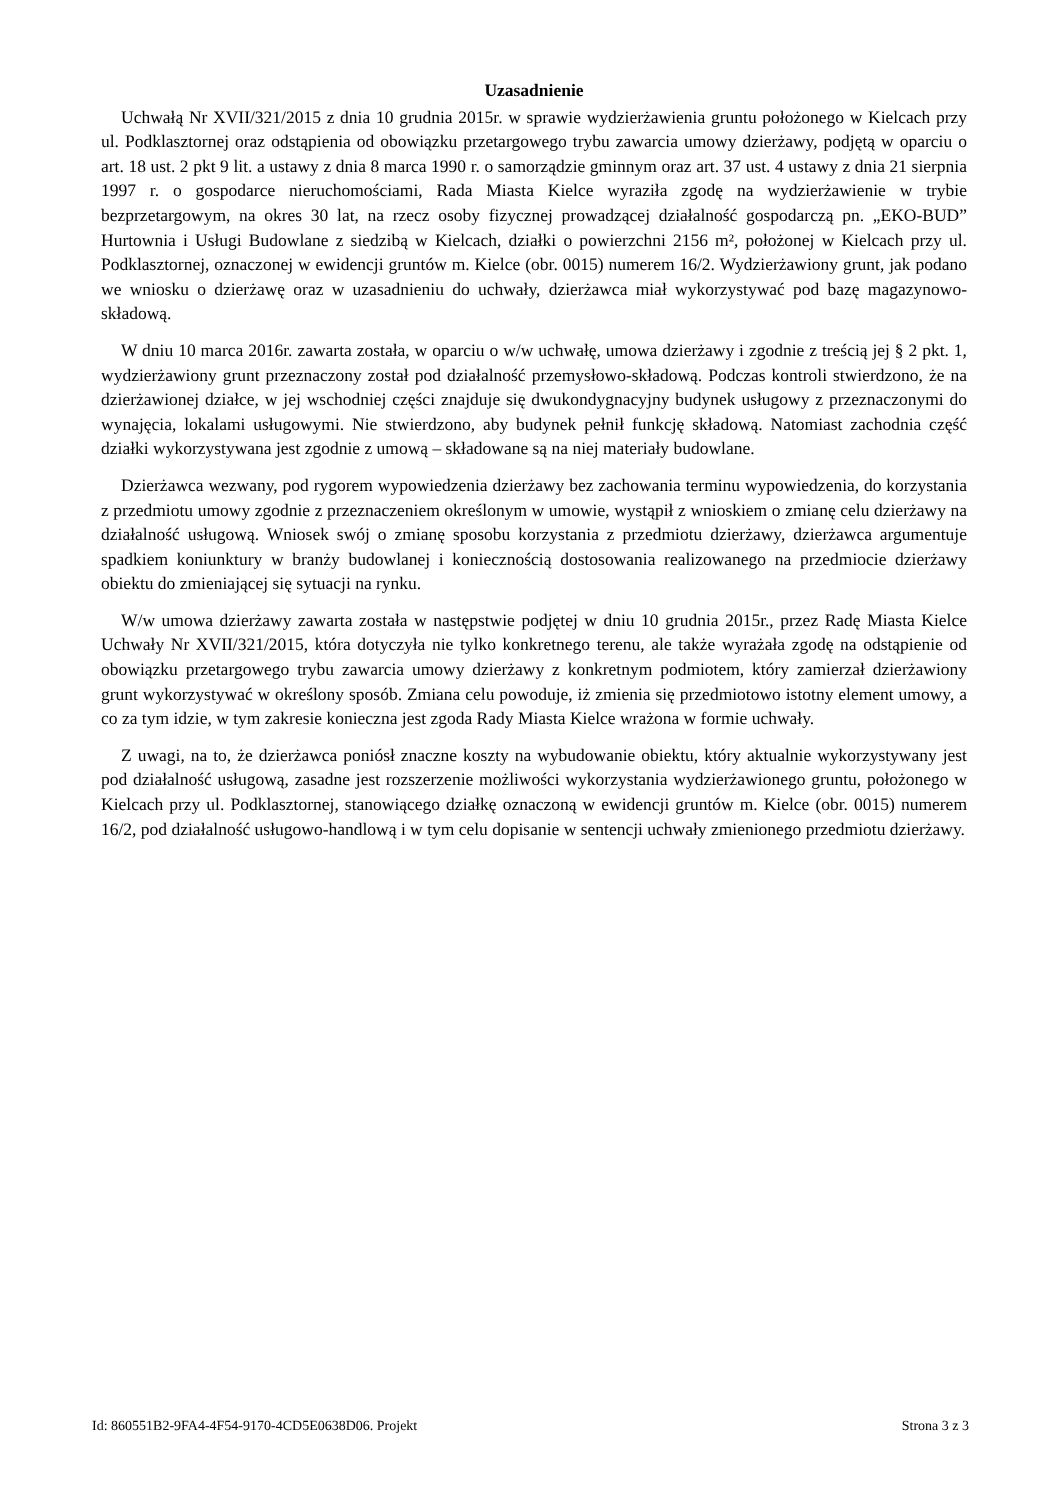Uzasadnienie
Uchwałą Nr XVII/321/2015 z dnia 10 grudnia 2015r. w sprawie wydzierżawienia gruntu położonego w Kielcach przy ul. Podklasztornej oraz odstąpienia od obowiązku przetargowego trybu zawarcia umowy dzierżawy, podjętą w oparciu o art. 18 ust. 2 pkt 9 lit. a ustawy z dnia 8 marca 1990 r. o samorządzie gminnym oraz art. 37 ust. 4 ustawy z dnia 21 sierpnia 1997 r. o gospodarce nieruchomościami, Rada Miasta Kielce wyraziła zgodę na wydzierżawienie w trybie bezprzetargowym, na okres 30 lat, na rzecz osoby fizycznej prowadzącej działalność gospodarczą pn. „EKO-BUD” Hurtownia i Usługi Budowlane z siedzibą w Kielcach, działki o powierzchni 2156 m², położonej w Kielcach przy ul. Podklasztornej, oznaczonej w ewidencji gruntów m. Kielce (obr. 0015) numerem 16/2. Wydzierżawiony grunt, jak podano we wniosku o dzierżawę oraz w uzasadnieniu do uchwały, dzierżawca miał wykorzystywać pod bazę magazynowo-składową.
W dniu 10 marca 2016r. zawarta została, w oparciu o w/w uchwałę, umowa dzierżawy i zgodnie z treścią jej § 2 pkt. 1, wydzierżawiony grunt przeznaczony został pod działalność przemysłowo-składową. Podczas kontroli stwierdzono, że na dzierżawionej działce, w jej wschodniej części znajduje się dwukondygnacyjny budynek usługowy z przeznaczonymi do wynajęcia, lokalami usługowymi. Nie stwierdzono, aby budynek pełnił funkcję składową. Natomiast zachodnia część działki wykorzystywana jest zgodnie z umową – składowane są na niej materiały budowlane.
Dzierżawca wezwany, pod rygorem wypowiedzenia dzierżawy bez zachowania terminu wypowiedzenia, do korzystania z przedmiotu umowy zgodnie z przeznaczeniem określonym w umowie, wystąpił z wnioskiem o zmianę celu dzierżawy na działalność usługową. Wniosek swój o zmianę sposobu korzystania z przedmiotu dzierżawy, dzierżawca argumentuje spadkiem koniunktury w branży budowlanej i koniecznością dostosowania realizowanego na przedmiocie dzierżawy obiektu do zmieniającej się sytuacji na rynku.
W/w umowa dzierżawy zawarta została w następstwie podjętej w dniu 10 grudnia 2015r., przez Radę Miasta Kielce Uchwały Nr XVII/321/2015, która dotyczyła nie tylko konkretnego terenu, ale także wyrażała zgodę na odstąpienie od obowiązku przetargowego trybu zawarcia umowy dzierżawy z konkretnym podmiotem, który zamierzał dzierżawiony grunt wykorzystywać w określony sposób. Zmiana celu powoduje, iż zmienia się przedmiotowo istotny element umowy, a co za tym idzie, w tym zakresie konieczna jest zgoda Rady Miasta Kielce wrażona w formie uchwały.
Z uwagi, na to, że dzierżawca poniósł znaczne koszty na wybudowanie obiektu, który aktualnie wykorzystywany jest pod działalność usługową, zasadne jest rozszerzenie możliwości wykorzystania wydzierżawionego gruntu, położonego w Kielcach przy ul. Podklasztornej, stanowiącego działkę oznaczoną w ewidencji gruntów m. Kielce (obr. 0015) numerem 16/2, pod działalność usługowo-handlową i w tym celu dopisanie w sentencji uchwały zmienionego przedmiotu dzierżawy.
Id: 860551B2-9FA4-4F54-9170-4CD5E0638D06. Projekt Strona 3 z 3